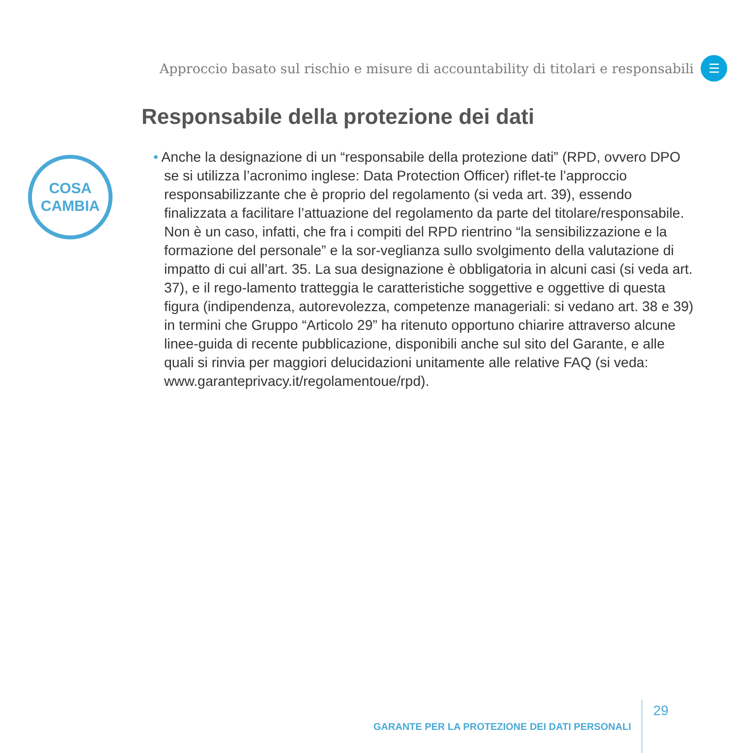Approccio basato sul rischio e misure di accountability di titolari e responsabili
☰
Responsabile della protezione dei dati
COSA
CAMBIA
• Anche la designazione di un “responsabile della protezione dati” (RPD, ovvero DPO se si utilizza l’acronimo inglese: Data Protection Officer) riflet-te l’approccio responsabilizzante che è proprio del regolamento (si veda art. 39), essendo finalizzata a facilitare l’attuazione del regolamento da parte del titolare/responsabile. Non è un caso, infatti, che fra i compiti del RPD rientrino “la sensibilizzazione e la formazione del personale” e la sor-veglianza sullo svolgimento della valutazione di impatto di cui all’art. 35. La sua designazione è obbligatoria in alcuni casi (si veda art. 37), e il rego-lamento tratteggia le caratteristiche soggettive e oggettive di questa figura (indipendenza, autorevolezza, competenze manageriali: si vedano art. 38 e 39) in termini che Gruppo “Articolo 29” ha ritenuto opportuno chiarire attraverso alcune linee-guida di recente pubblicazione, disponibili anche sul sito del Garante, e alle quali si rinvia per maggiori delucidazioni unitamente alle relative FAQ (si veda: www.garanteprivacy.it/regolamentoue/rpd).
GARANTE PER LA PROTEZIONE DEI DATI PERSONALI 29